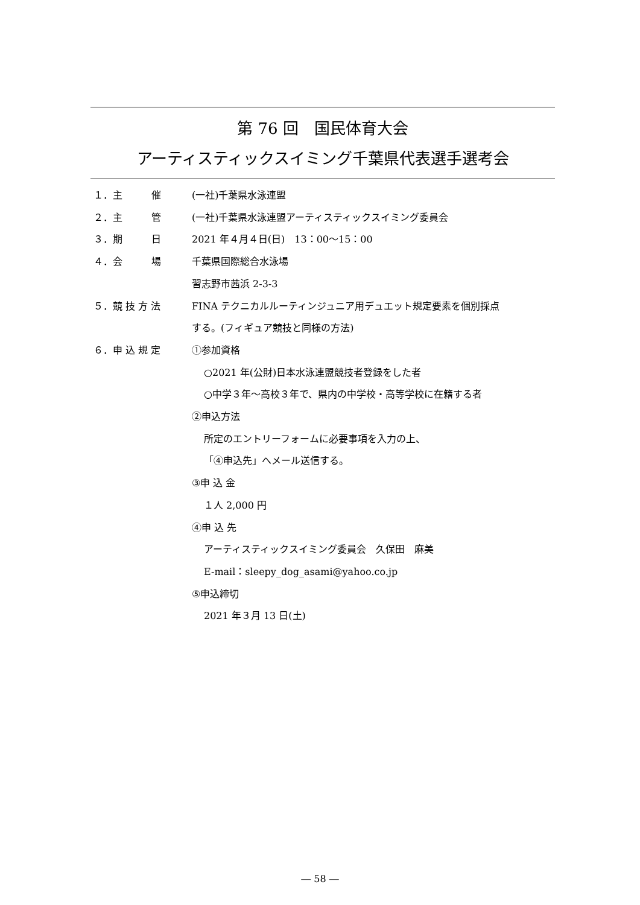第 76 回　国民体育大会
アーティスティックスイミング千葉県代表選手選考会
１．主　　　催 (一社)千葉県水泳連盟
２．主　　　管 (一社)千葉県水泳連盟アーティスティックスイミング委員会
３．期　　　日 2021 年４月４日(日)　13：00～15：00
４．会　　　場 千葉県国際総合水泳場
習志野市茜浜 2-3-3
５．競 技 方 法 FINA テクニカルルーティンジュニア用デュエット規定要素を個別採点
する。(フィギュア競技と同様の方法)
６．申 込 規 定 ①参加資格
○2021 年(公財)日本水泳連盟競技者登録をした者
○中学３年～高校３年で、県内の中学校・高等学校に在籍する者
②申込方法
所定のエントリーフォームに必要事項を入力の上、
「④申込先」へメール送信する。
③申 込 金
１人 2,000 円
④申 込 先
アーティスティックスイミング委員会　久保田　麻美
E-mail：sleepy_dog_asami@yahoo.co.jp
⑤申込締切
2021 年３月 13 日(土)
― 58 ―